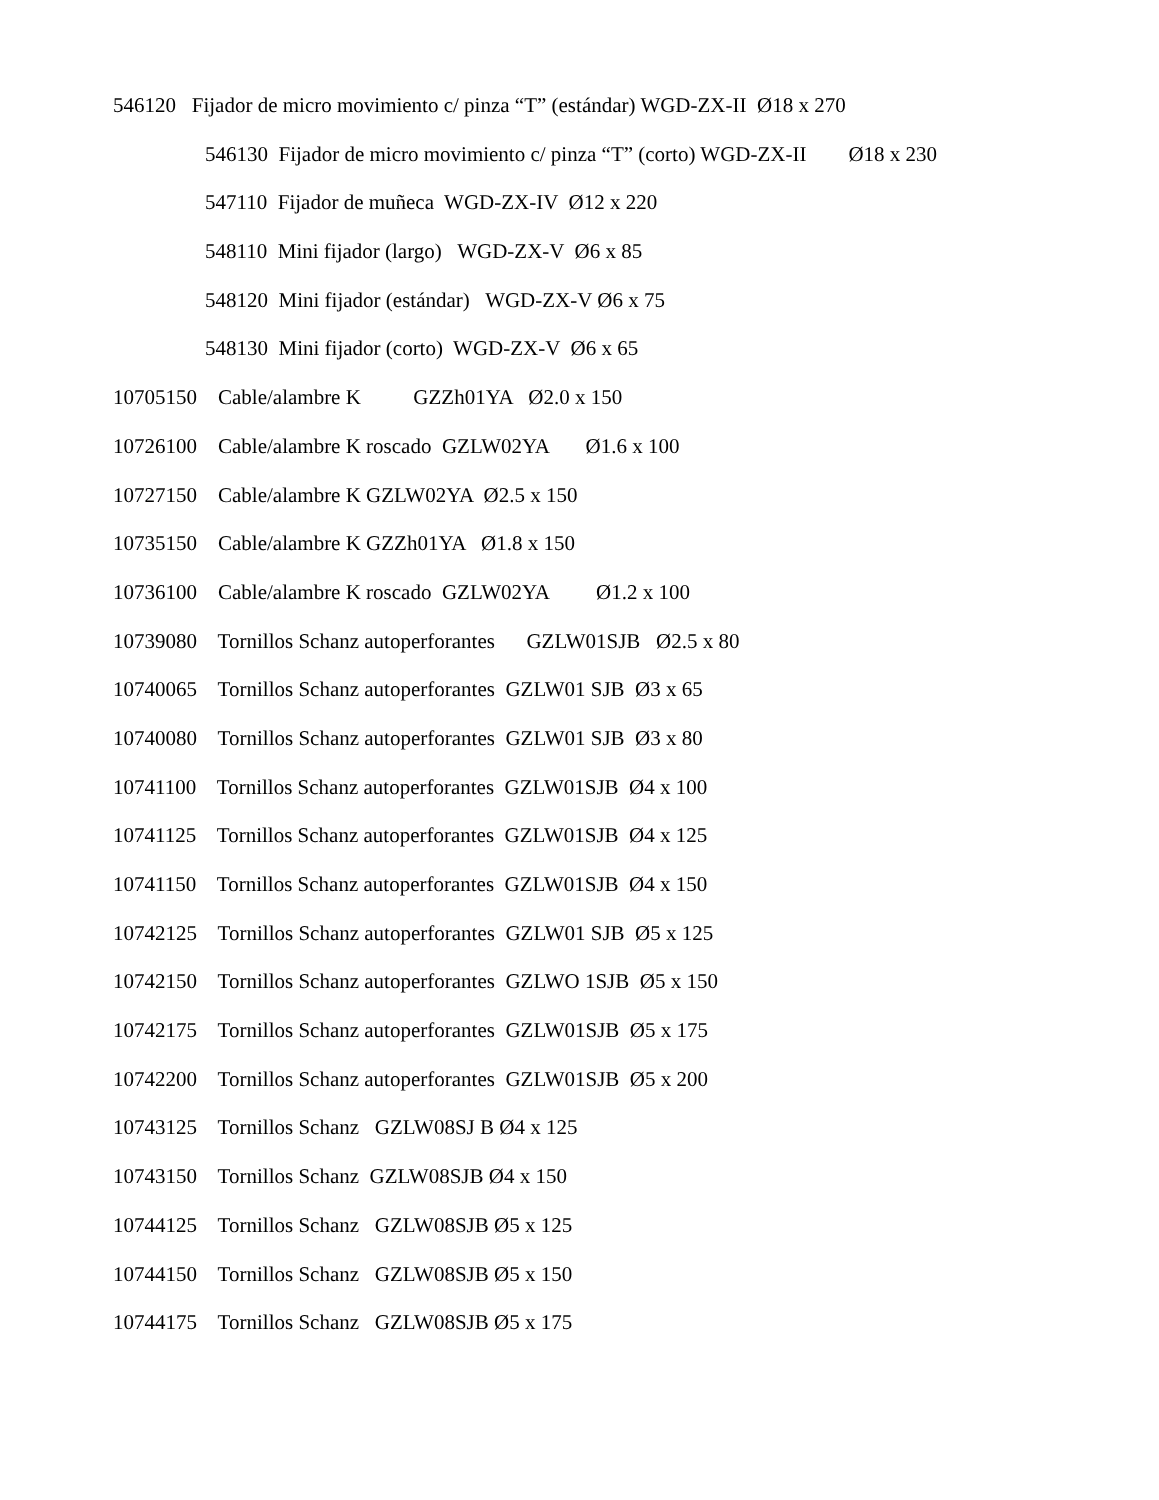546120 Fijador de micro movimiento c/ pinza “T” (estándar) WGD-ZX-II Ø18 x 270
546130 Fijador de micro movimiento c/ pinza “T” (corto) WGD-ZX-II Ø18 x 230
547110 Fijador de muñeca WGD-ZX-IV Ø12 x 220
548110 Mini fijador (largo) WGD-ZX-V Ø6 x 85
548120 Mini fijador (estándar) WGD-ZX-V Ø6 x 75
548130 Mini fijador (corto) WGD-ZX-V Ø6 x 65
10705150 Cable/alambre K GZZh01YA Ø2.0 x 150
10726100 Cable/alambre K roscado GZLW02YA Ø1.6 x 100
10727150 Cable/alambre K GZLW02YA Ø2.5 x 150
10735150 Cable/alambre K GZZh01YA Ø1.8 x 150
10736100 Cable/alambre K roscado GZLW02YA Ø1.2 x 100
10739080 Tornillos Schanz autoperforantes GZLW01SJB Ø2.5 x 80
10740065 Tornillos Schanz autoperforantes GZLW01 SJB Ø3 x 65
10740080 Tornillos Schanz autoperforantes GZLW01 SJB Ø3 x 80
10741100 Tornillos Schanz autoperforantes GZLW01SJB Ø4 x 100
10741125 Tornillos Schanz autoperforantes GZLW01SJB Ø4 x 125
10741150 Tornillos Schanz autoperforantes GZLW01SJB Ø4 x 150
10742125 Tornillos Schanz autoperforantes GZLW01 SJB Ø5 x 125
10742150 Tornillos Schanz autoperforantes GZLWO 1SJB Ø5 x 150
10742175 Tornillos Schanz autoperforantes GZLW01SJB Ø5 x 175
10742200 Tornillos Schanz autoperforantes GZLW01SJB Ø5 x 200
10743125 Tornillos Schanz GZLW08SJ B Ø4 x 125
10743150 Tornillos Schanz GZLW08SJB Ø4 x 150
10744125 Tornillos Schanz GZLW08SJB Ø5 x 125
10744150 Tornillos Schanz GZLW08SJB Ø5 x 150
10744175 Tornillos Schanz GZLW08SJB Ø5 x 175